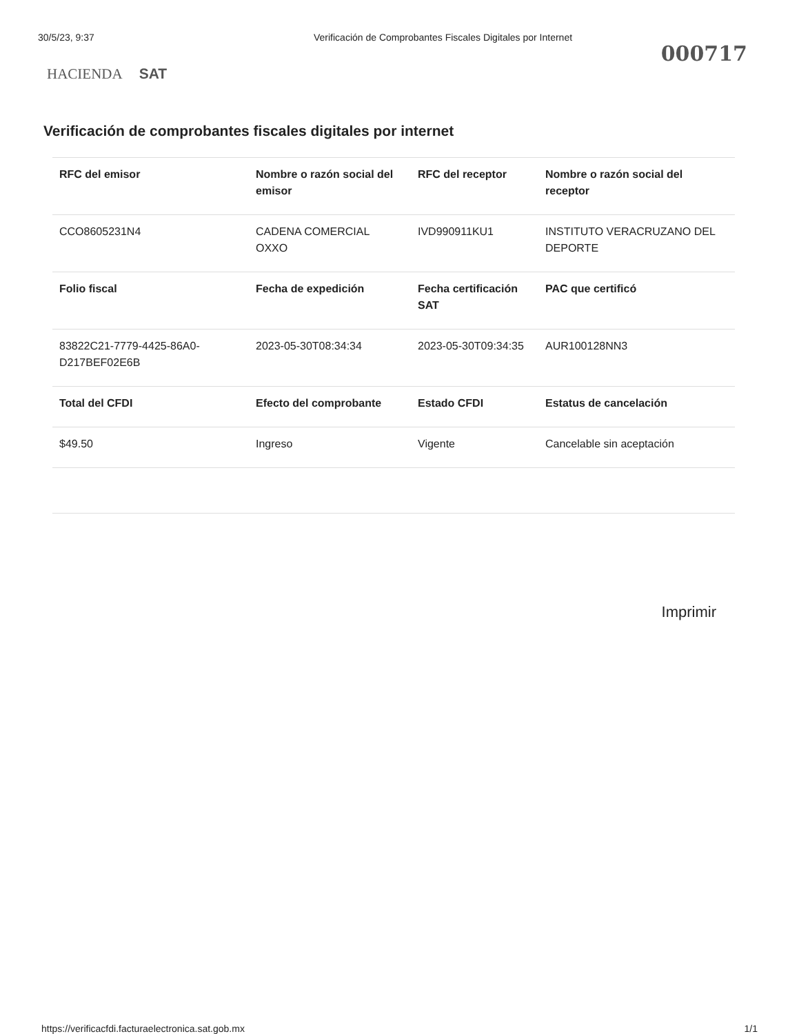30/5/23, 9:37 Verificación de Comprobantes Fiscales Digitales por Internet
000717
HACIENDA SAT
Verificación de comprobantes fiscales digitales por internet
| RFC del emisor | Nombre o razón social del emisor | RFC del receptor | Nombre o razón social del receptor |
| --- | --- | --- | --- |
| CCO8605231N4 | CADENA COMERCIAL OXXO | IVD990911KU1 | INSTITUTO VERACRUZANO DEL DEPORTE |
| Folio fiscal | Fecha de expedición | Fecha certificación SAT | PAC que certificó |
| 83822C21-7779-4425-86A0-D217BEF02E6B | 2023-05-30T08:34:34 | 2023-05-30T09:34:35 | AUR100128NN3 |
| Total del CFDI | Efecto del comprobante | Estado CFDI | Estatus de cancelación |
| $49.50 | Ingreso | Vigente | Cancelable sin aceptación |
Imprimir
https://verificacfdi.facturaelectronica.sat.gob.mx 1/1